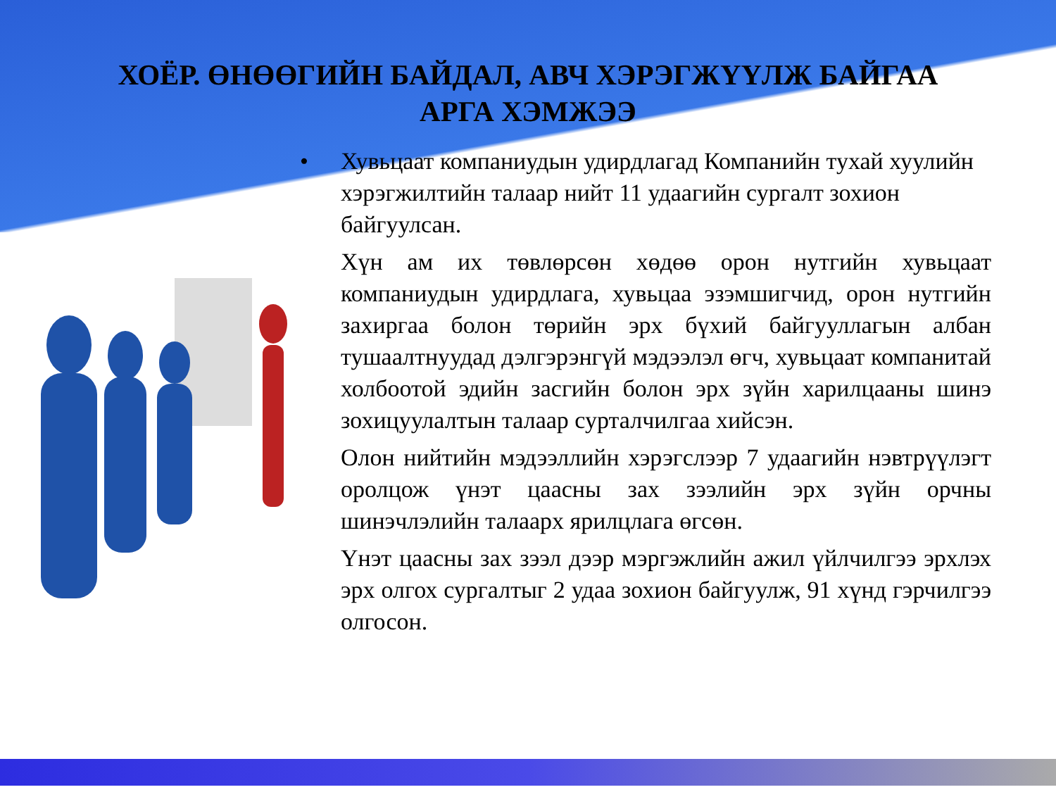ХОЁР. ӨНӨӨГИЙН БАЙДАЛ, АВЧ ХЭРЭГЖҮҮЛЖ БАЙГАА АРГА ХЭМЖЭЭ
• Хувьцаат компаниудын удирдлагад Компанийн тухай хуулийн хэрэгжилтийн талаар нийт 11 удаагийн сургалт зохион байгуулсан.
Хүн ам их төвлөрсөн хөдөө орон нутгийн хувьцаат компаниудын удирдлага, хувьцаа эзэмшигчид, орон нутгийн захиргаа болон төрийн эрх бүхий байгууллагын албан тушаалтнуудад дэлгэрэнгүй мэдээлэл өгч, хувьцаат компанитай холбоотой эдийн засгийн болон эрх зүйн харилцааны шинэ зохицуулалтын талаар сурталчилгаа хийсэн.
Олон нийтийн мэдээллийн хэрэгслээр 7 удаагийн нэвтрүүлэгт оролцож үнэт цаасны зах зээлийн эрх зүйн орчны шинэчлэлийн талаарх ярилцлага өгсөн.
Үнэт цаасны зах зээл дээр мэргэжлийн ажил үйлчилгээ эрхлэх эрх олгох сургалтыг 2 удаа зохион байгуулж, 91 хүнд гэрчилгээ олгосон.